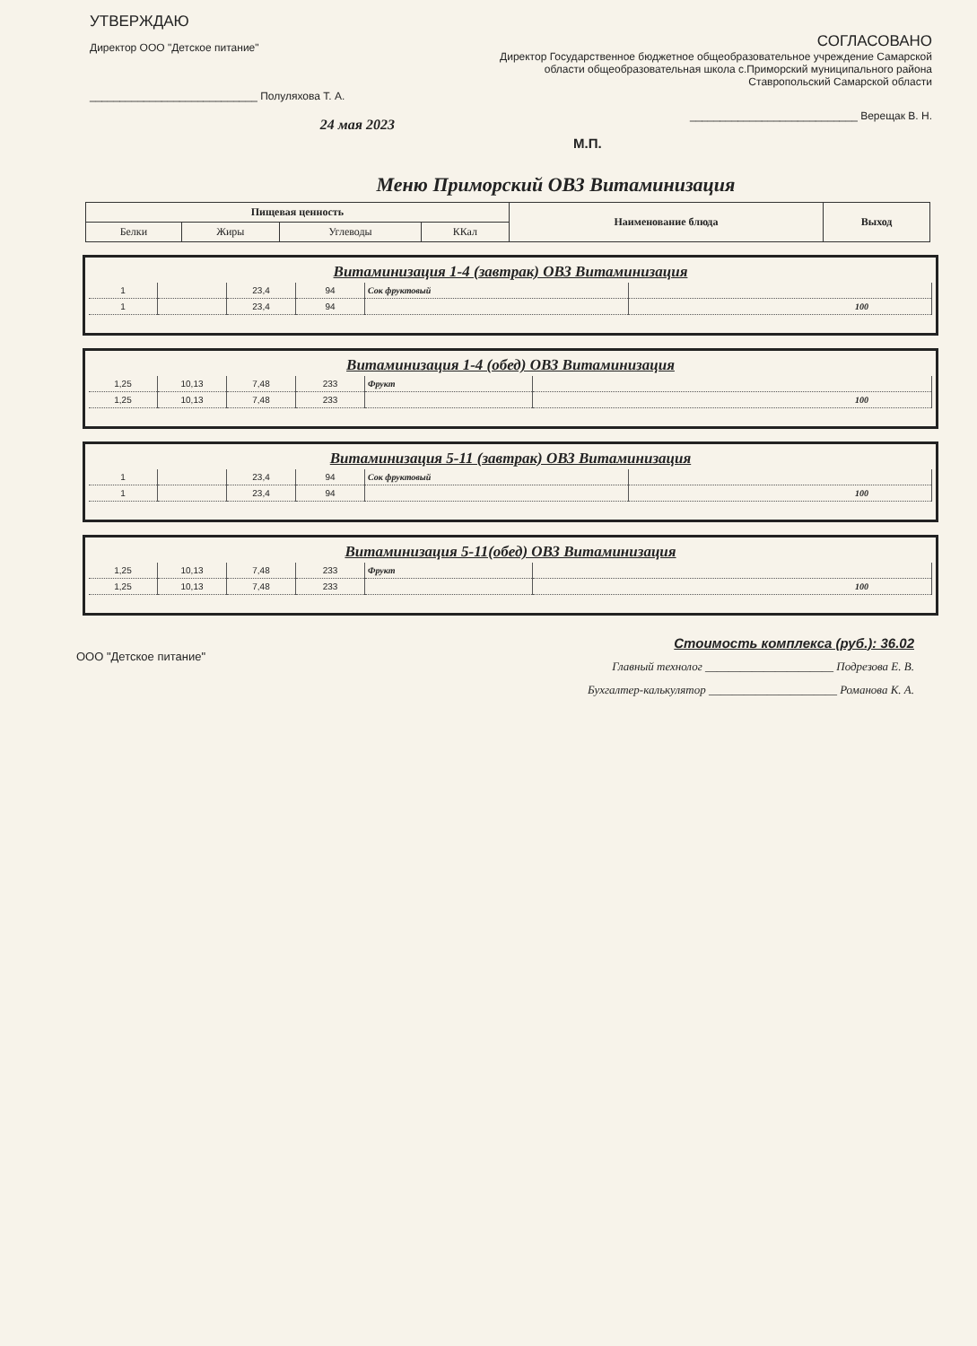УТВЕРЖДАЮ
Директор ООО "Детское питание"
____________________________ Полуляхова Т. А.
24 мая 2023
СОГЛАСОВАНО
Директор Государственное бюджетное общеобразовательное учреждение Самарской области общеобразовательная школа с.Приморский муниципального района Ставропольский Самарской области
____________________________ Верещак В. Н.
М.П.
Меню Приморский ОВЗ Витаминизация
| Пищевая ценность | | | | Наименование блюда | Выход |
| --- | --- | --- | --- | --- | --- |
| Белки | Жиры | Углеводы | ККал | | |
Витаминизация 1-4 (завтрак) ОВЗ Витаминизация
| 1 | | 23,4 | 94 | Сок фруктовый | |
| 1 | | 23,4 | 94 | | 100 |
Витаминизация 1-4 (обед) ОВЗ Витаминизация
| 1,25 | 10,13 | 7,48 | 233 | Фрукт | |
| 1,25 | 10,13 | 7,48 | 233 | | 100 |
Витаминизация 5-11 (завтрак) ОВЗ Витаминизация
| 1 | | 23,4 | 94 | Сок фруктовый | |
| 1 | | 23,4 | 94 | | 100 |
Витаминизация 5-11(обед) ОВЗ Витаминизация
| 1,25 | 10,13 | 7,48 | 233 | Фрукт | |
| 1,25 | 10,13 | 7,48 | 233 | | 100 |
ООО "Детское питание"
Стоимость комплекса (руб.): 36.02
Главный технолог ______________________ Подрезова Е. В.
Бухгалтер-калькулятор ______________________ Романова К. А.